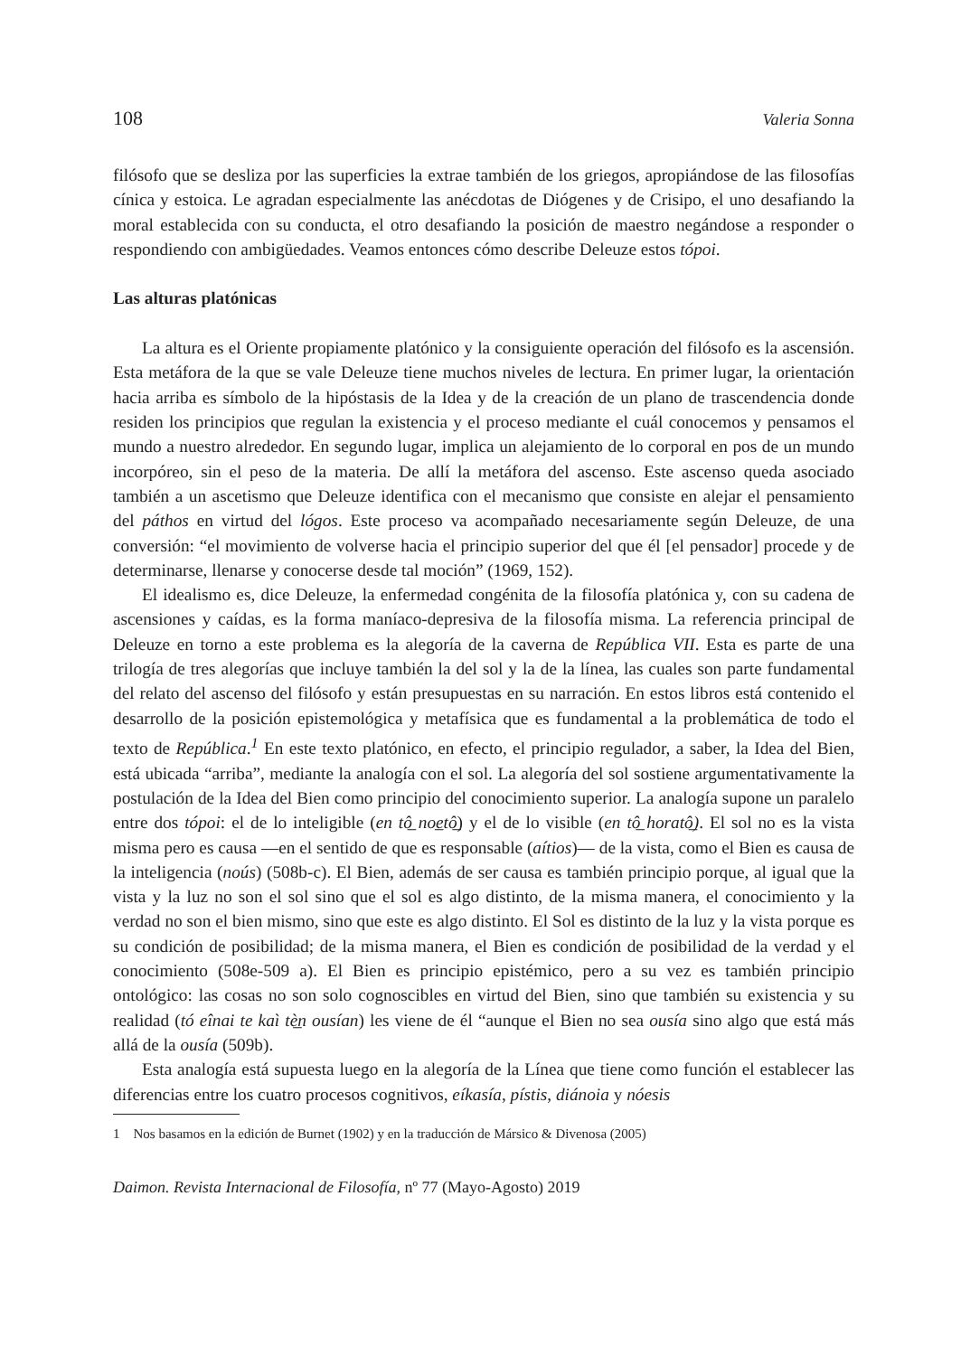108 Valeria Sonna
filósofo que se desliza por las superficies la extrae también de los griegos, apropiándose de las filosofías cínica y estoica. Le agradan especialmente las anécdotas de Diógenes y de Crisipo, el uno desafiando la moral establecida con su conducta, el otro desafiando la posición de maestro negándose a responder o respondiendo con ambigüedades. Veamos entonces cómo describe Deleuze estos tópoi.
Las alturas platónicas
La altura es el Oriente propiamente platónico y la consiguiente operación del filósofo es la ascensión. Esta metáfora de la que se vale Deleuze tiene muchos niveles de lectura. En primer lugar, la orientación hacia arriba es símbolo de la hipóstasis de la Idea y de la creación de un plano de trascendencia donde residen los principios que regulan la existencia y el proceso mediante el cuál conocemos y pensamos el mundo a nuestro alrededor. En segundo lugar, implica un alejamiento de lo corporal en pos de un mundo incorpóreo, sin el peso de la materia. De allí la metáfora del ascenso. Este ascenso queda asociado también a un ascetismo que Deleuze identifica con el mecanismo que consiste en alejar el pensamiento del páthos en virtud del lógos. Este proceso va acompañado necesariamente según Deleuze, de una conversión: “el movimiento de volverse hacia el principio superior del que él [el pensador] procede y de determinarse, llenarse y conocerse desde tal moción” (1969, 152).
El idealismo es, dice Deleuze, la enfermedad congénita de la filosofía platónica y, con su cadena de ascensiones y caídas, es la forma maníaco-depresiva de la filosofía misma. La referencia principal de Deleuze en torno a este problema es la alegoría de la caverna de República VII. Esta es parte de una trilogía de tres alegorías que incluye también la del sol y la de la línea, las cuales son parte fundamental del relato del ascenso del filósofo y están presupuestas en su narración. En estos libros está contenido el desarrollo de la posición epistemológica y metafísica que es fundamental a la problemática de todo el texto de República.<sup>1</sup> En este texto platónico, en efecto, el principio regulador, a saber, la Idea del Bien, está ubicada “arriba”, mediante la analogía con el sol. La alegoría del sol sostiene argumentativamente la postulación de la Idea del Bien como principio del conocimiento superior. La analogía supone un paralelo entre dos tópoi: el de lo inteligible (en tô̲ noe̲tô̲) y el de lo visible (en tô̲ horatô̲). El sol no es la vista misma pero es causa —en el sentido de que es responsable (aítios)— de la vista, como el Bien es causa de la inteligencia (noús) (508b-c). El Bien, además de ser causa es también principio porque, al igual que la vista y la luz no son el sol sino que el sol es algo distinto, de la misma manera, el conocimiento y la verdad no son el bien mismo, sino que este es algo distinto. El Sol es distinto de la luz y la vista porque es su condición de posibilidad; de la misma manera, el Bien es condición de posibilidad de la verdad y el conocimiento (508e-509 a). El Bien es principio epistémico, pero a su vez es también principio ontológico: las cosas no son solo cognoscibles en virtud del Bien, sino que también su existencia y su realidad (tó eînai te kaì tè̲n ousían) les viene de él “aunque el Bien no sea ousía sino algo que está más allá de la ousía (509b).
Esta analogía está supuesta luego en la alegoría de la Línea que tiene como función el establecer las diferencias entre los cuatro procesos cognitivos, eíkasía, pístis, diánoia y nóesis
1 Nos basamos en la edición de Burnet (1902) y en la traducción de Mársico & Divenosa (2005)
Daimon. Revista Internacional de Filosofía, nº 77 (Mayo-Agosto) 2019